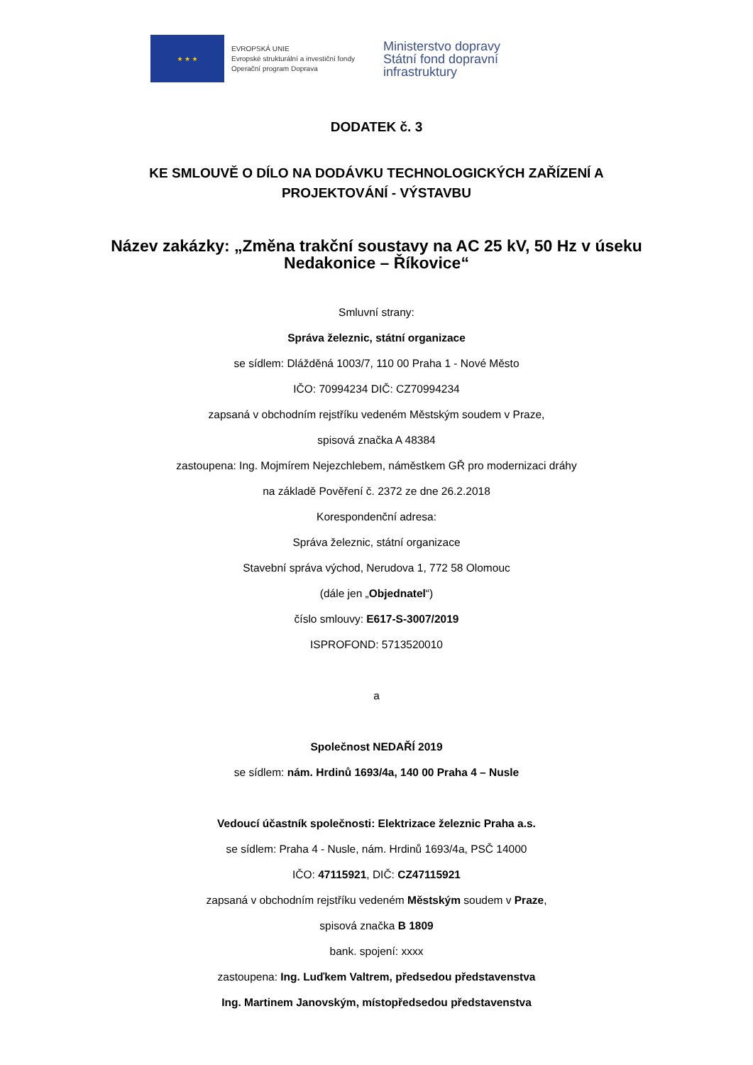★ ★ ★
EVROPSKÁ UNIE
Evropské strukturální a investiční fondy
Operační program Doprava
Ministerstvo dopravy
Státní fond dopravní
infrastruktury
DODATEK č. 3
KE SMLOUVĚ O DÍLO NA DODÁVKU TECHNOLOGICKÝCH ZAŘÍZENÍ A
PROJEKTOVÁNÍ - VÝSTAVBU
Název zakázky: „Změna trakční soustavy na AC 25 kV, 50 Hz v úseku
Nedakonice – Říkovice“
Smluvní strany:
Správa železnic, státní organizace
se sídlem: Dlážděná 1003/7, 110 00 Praha 1 - Nové Město
IČO: 70994234 DIČ: CZ70994234
zapsaná v obchodním rejstříku vedeném Městským soudem v Praze,
spisová značka A 48384
zastoupena: Ing. Mojmírem Nejezchlebem, náměstkem GŘ pro modernizaci dráhy
na základě Pověření č. 2372 ze dne 26.2.2018
Korespondenční adresa:
Správa železnic, státní organizace
Stavební správa východ, Nerudova 1, 772 58 Olomouc
(dále jen „Objednatel“)
číslo smlouvy: E617-S-3007/2019
ISPROFOND: 5713520010
a
Společnost NEDAŘÍ 2019
se sídlem: nám. Hrdinů 1693/4a, 140 00 Praha 4 – Nusle
Vedoucí účastník společnosti: Elektrizace železnic Praha a.s.
se sídlem: Praha 4 - Nusle, nám. Hrdinů 1693/4a, PSČ 14000
IČO: 47115921, DIČ: CZ47115921
zapsaná v obchodním rejstříku vedeném Městským soudem v Praze,
spisová značka B 1809
bank. spojení: xxxx
zastoupena: Ing. Luďkem Valtrem, předsedou představenstva
Ing. Martinem Janovským, místopředsedou představenstva